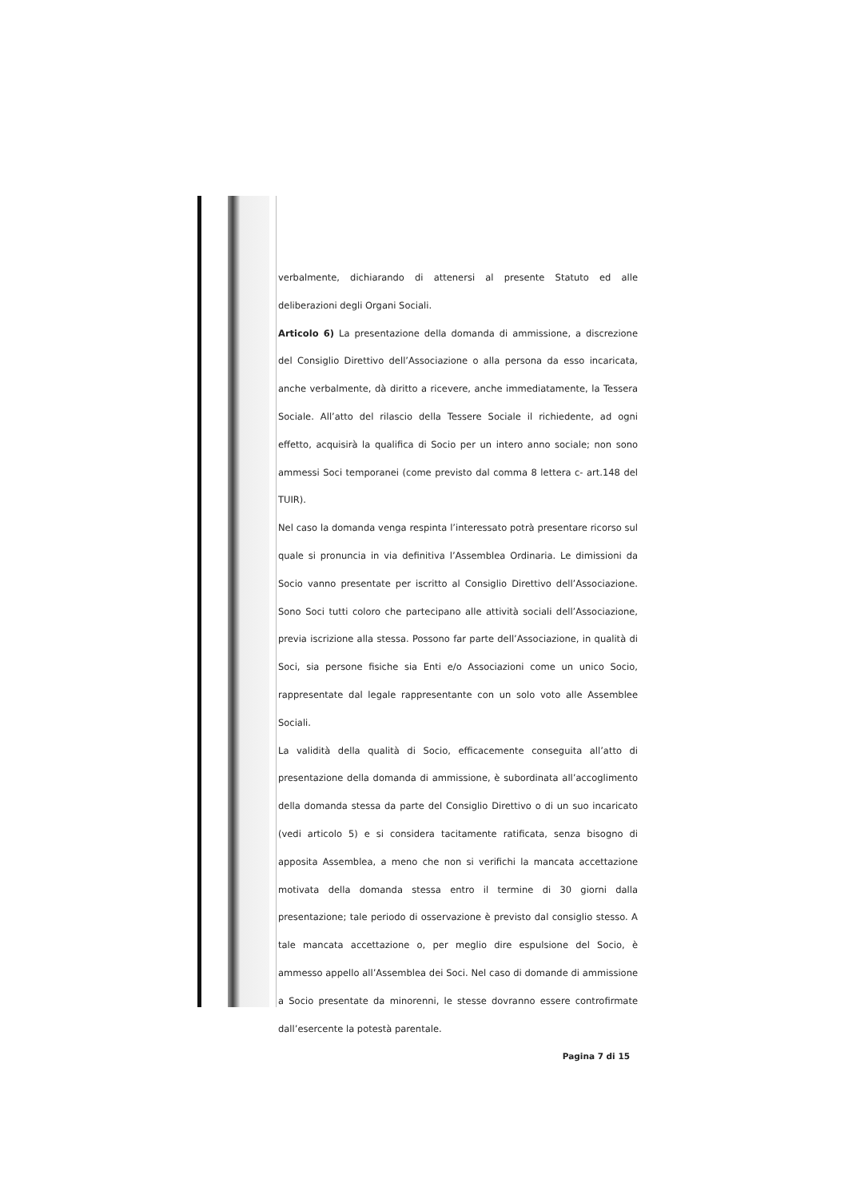verbalmente, dichiarando di attenersi al presente Statuto ed alle deliberazioni degli Organi Sociali.
Articolo 6) La presentazione della domanda di ammissione, a discrezione del Consiglio Direttivo dell’Associazione o alla persona da esso incaricata, anche verbalmente, dà diritto a ricevere, anche immediatamente, la Tessera Sociale. All’atto del rilascio della Tessere Sociale il richiedente, ad ogni effetto, acquisirà la qualifica di Socio per un intero anno sociale; non sono ammessi Soci temporanei (come previsto dal comma 8 lettera c- art.148 del TUIR).
Nel caso la domanda venga respinta l’interessato potrà presentare ricorso sul quale si pronuncia in via definitiva l’Assemblea Ordinaria. Le dimissioni da Socio vanno presentate per iscritto al Consiglio Direttivo dell’Associazione. Sono Soci tutti coloro che partecipano alle attività sociali dell’Associazione, previa iscrizione alla stessa. Possono far parte dell’Associazione, in qualità di Soci, sia persone fisiche sia Enti e/o Associazioni come un unico Socio, rappresentate dal legale rappresentante con un solo voto alle Assemblee Sociali.
La validità della qualità di Socio, efficacemente conseguita all’atto di presentazione della domanda di ammissione, è subordinata all’accoglimento della domanda stessa da parte del Consiglio Direttivo o di un suo incaricato (vedi articolo 5) e si considera tacitamente ratificata, senza bisogno di apposita Assemblea, a meno che non si verifichi la mancata accettazione motivata della domanda stessa entro il termine di 30 giorni dalla presentazione; tale periodo di osservazione è previsto dal consiglio stesso. A tale mancata accettazione o, per meglio dire espulsione del Socio, è ammesso appello all’Assemblea dei Soci. Nel caso di domande di ammissione a Socio presentate da minorenni, le stesse dovranno essere controfirmate dall’esercente la potestà parentale.
Pagina 7 di 15